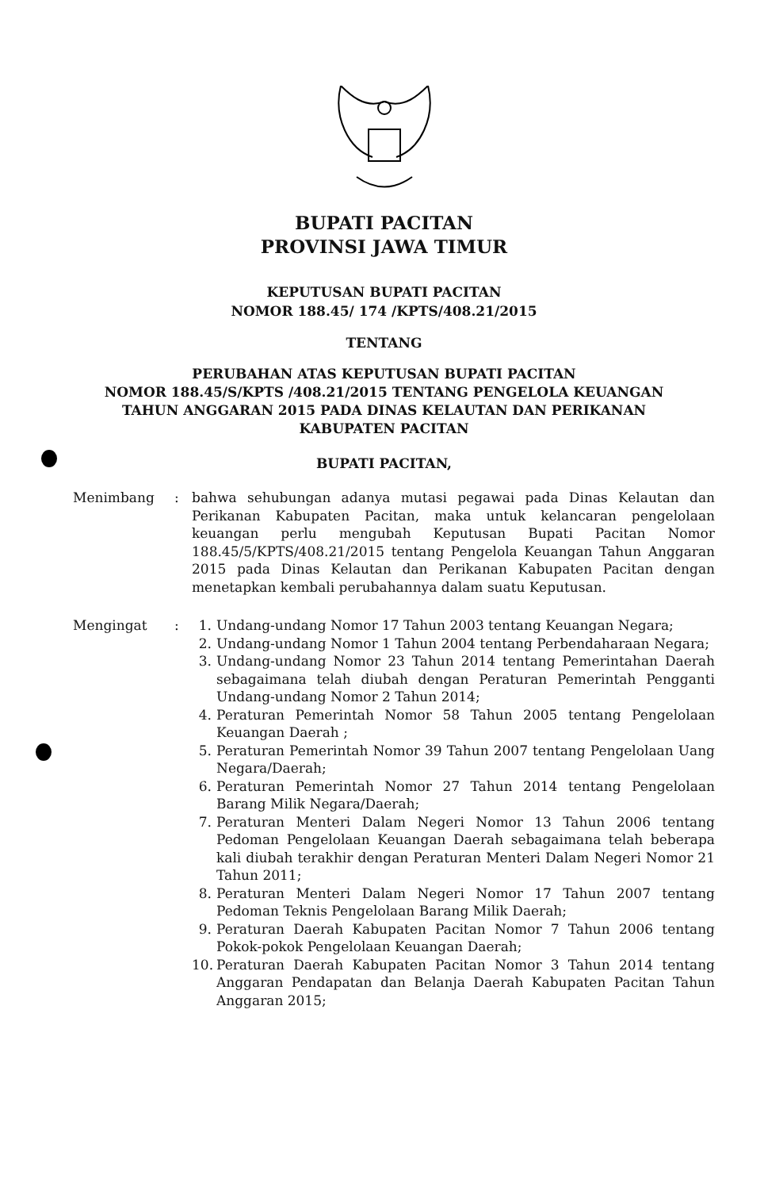BUPATI PACITAN
PROVINSI JAWA TIMUR
KEPUTUSAN BUPATI PACITAN
NOMOR 188.45/ 174 /KPTS/408.21/2015
TENTANG
PERUBAHAN ATAS KEPUTUSAN BUPATI PACITAN
NOMOR 188.45/S/KPTS /408.21/2015 TENTANG PENGELOLA KEUANGAN
TAHUN ANGGARAN 2015 PADA DINAS KELAUTAN DAN PERIKANAN
KABUPATEN PACITAN
BUPATI PACITAN,
Menimbang : bahwa sehubungan adanya mutasi pegawai pada Dinas Kelautan dan Perikanan Kabupaten Pacitan, maka untuk kelancaran pengelolaan keuangan perlu mengubah Keputusan Bupati Pacitan Nomor 188.45/5/KPTS/408.21/2015 tentang Pengelola Keuangan Tahun Anggaran 2015 pada Dinas Kelautan dan Perikanan Kabupaten Pacitan dengan menetapkan kembali perubahannya dalam suatu Keputusan.
Mengingat : 1. Undang-undang Nomor 17 Tahun 2003 tentang Keuangan Negara;
2. Undang-undang Nomor 1 Tahun 2004 tentang Perbendaharaan Negara;
3. Undang-undang Nomor 23 Tahun 2014 tentang Pemerintahan Daerah sebagaimana telah diubah dengan Peraturan Pemerintah Pengganti Undang-undang Nomor 2 Tahun 2014;
4. Peraturan Pemerintah Nomor 58 Tahun 2005 tentang Pengelolaan Keuangan Daerah ;
5. Peraturan Pemerintah Nomor 39 Tahun 2007 tentang Pengelolaan Uang Negara/Daerah;
6. Peraturan Pemerintah Nomor 27 Tahun 2014 tentang Pengelolaan Barang Milik Negara/Daerah;
7. Peraturan Menteri Dalam Negeri Nomor 13 Tahun 2006 tentang Pedoman Pengelolaan Keuangan Daerah sebagaimana telah beberapa kali diubah terakhir dengan Peraturan Menteri Dalam Negeri Nomor 21 Tahun 2011;
8. Peraturan Menteri Dalam Negeri Nomor 17 Tahun 2007 tentang Pedoman Teknis Pengelolaan Barang Milik Daerah;
9. Peraturan Daerah Kabupaten Pacitan Nomor 7 Tahun 2006 tentang Pokok-pokok Pengelolaan Keuangan Daerah;
10. Peraturan Daerah Kabupaten Pacitan Nomor 3 Tahun 2014 tentang Anggaran Pendapatan dan Belanja Daerah Kabupaten Pacitan Tahun Anggaran 2015;